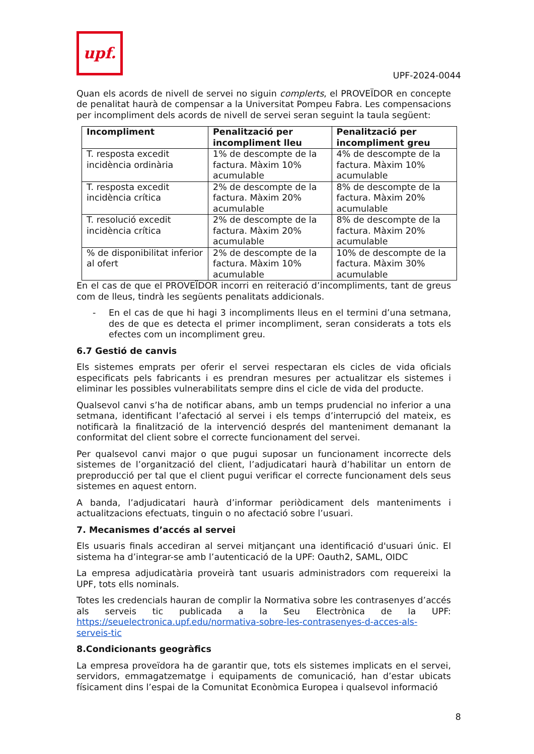upf.
UPF-2024-0044
Quan els acords de nivell de servei no siguin complerts, el PROVEÏDOR en concepte de penalitat haurà de compensar a la Universitat Pompeu Fabra. Les compensacions per incompliment dels acords de nivell de servei seran seguint la taula següent:
| Incompliment | Penalització per incompliment lleu | Penalització per incompliment greu |
| --- | --- | --- |
| T. resposta excedit incidència ordinària | 1% de descompte de la factura. Màxim 10% acumulable | 4% de descompte de la factura. Màxim 10% acumulable |
| T. resposta excedit incidència crítica | 2% de descompte de la factura. Màxim 20% acumulable | 8% de descompte de la factura. Màxim 20% acumulable |
| T. resolució excedit incidència crítica | 2% de descompte de la factura. Màxim 20% acumulable | 8% de descompte de la factura. Màxim 20% acumulable |
| % de disponibilitat inferior al ofert | 2% de descompte de la factura. Màxim 10% acumulable | 10% de descompte de la factura. Màxim 30% acumulable |
En el cas de que el PROVEÏDOR incorri en reiteració d’incompliments, tant de greus com de lleus, tindrà les següents penalitats addicionals.
- En el cas de que hi hagi 3 incompliments lleus en el termini d’una setmana, des de que es detecta el primer incompliment, seran considerats a tots els efectes com un incompliment greu.
6.7 Gestió de canvis
Els sistemes emprats per oferir el servei respectaran els cicles de vida oficials especificats pels fabricants i es prendran mesures per actualitzar els sistemes i eliminar les possibles vulnerabilitats sempre dins el cicle de vida del producte.
Qualsevol canvi s’ha de notificar abans, amb un temps prudencial no inferior a una setmana, identificant l’afectació al servei i els temps d’interrupció del mateix, es notificarà la finalització de la intervenció després del manteniment demanant la conformitat del client sobre el correcte funcionament del servei.
Per qualsevol canvi major o que pugui suposar un funcionament incorrecte dels sistemes de l’organització del client, l’adjudicatari haurà d’habilitar un entorn de preproducció per tal que el client pugui verificar el correcte funcionament dels seus sistemes en aquest entorn.
A banda, l’adjudicatari haurà d’informar periòdicament dels manteniments i actualitzacions efectuats, tinguin o no afectació sobre l’usuari.
7. Mecanismes d’accés al servei
Els usuaris finals accediran al servei mitjançant una identificació d'usuari únic. El sistema ha d’integrar-se amb l’autenticació de la UPF: Oauth2, SAML, OIDC
La empresa adjudicatària proveirà tant usuaris administradors com requereixi la UPF, tots ells nominals.
Totes les credencials hauran de complir la Normativa sobre les contrasenyes d’accés als serveis tic publicada a la Seu Electrònica de la UPF: https://seuelectronica.upf.edu/normativa-sobre-les-contrasenyes-d-acces-als-serveis-tic
8.Condicionants geogràfics
La empresa proveïdora ha de garantir que, tots els sistemes implicats en el servei, servidors, emmagatzematge i equipaments de comunicació, han d’estar ubicats físicament dins l’espai de la Comunitat Econòmica Europea i qualsevol informació
8